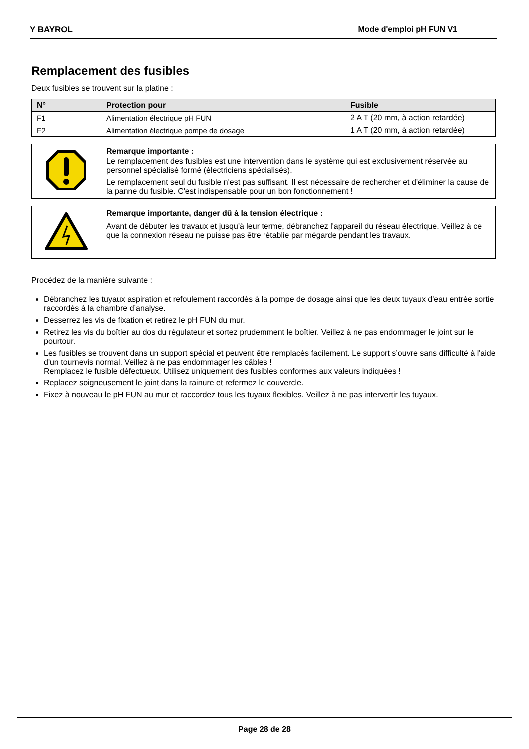Y BAYROL
Mode d'emploi pH FUN V1
Remplacement des fusibles
Deux fusibles se trouvent sur la platine :
| N° | Protection pour | Fusible |
| --- | --- | --- |
| F1 | Alimentation électrique pH FUN | 2 A T (20 mm, à action retardée) |
| F2 | Alimentation électrique pompe de dosage | 1 A T (20 mm, à action retardée) |
| | Remarque importante : Le remplacement des fusibles est une intervention dans le système qui est exclusivement réservée au personnel spécialisé formé (électriciens spécialisés). Le remplacement seul du fusible n'est pas suffisant. Il est nécessaire de rechercher et d'éliminer la cause de la panne du fusible. C'est indispensable pour un bon fonctionnement ! |
| | Remarque importante, danger dû à la tension électrique : Avant de débuter les travaux et jusqu'à leur terme, débranchez l'appareil du réseau électrique. Veillez à ce que la connexion réseau ne puisse pas être rétablie par mégarde pendant les travaux. |
Procédez de la manière suivante :
Débranchez les tuyaux aspiration et refoulement raccordés à la pompe de dosage ainsi que les deux tuyaux d'eau entrée sortie raccordés à la chambre d’analyse.
Desserrez les vis de fixation et retirez le pH FUN du mur.
Retirez les vis du boîtier au dos du régulateur et sortez prudemment le boîtier. Veillez à ne pas endommager le joint sur le pourtour.
Les fusibles se trouvent dans un support spécial et peuvent être remplacés facilement. Le support s’ouvre sans difficulté à l'aide d'un tournevis normal. Veillez à ne pas endommager les câbles !
Remplacez le fusible défectueux. Utilisez uniquement des fusibles conformes aux valeurs indiquées !
Replacez soigneusement le joint dans la rainure et refermez le couvercle.
Fixez à nouveau le pH FUN au mur et raccordez tous les tuyaux flexibles. Veillez à ne pas intervertir les tuyaux.
Page 28 de 28